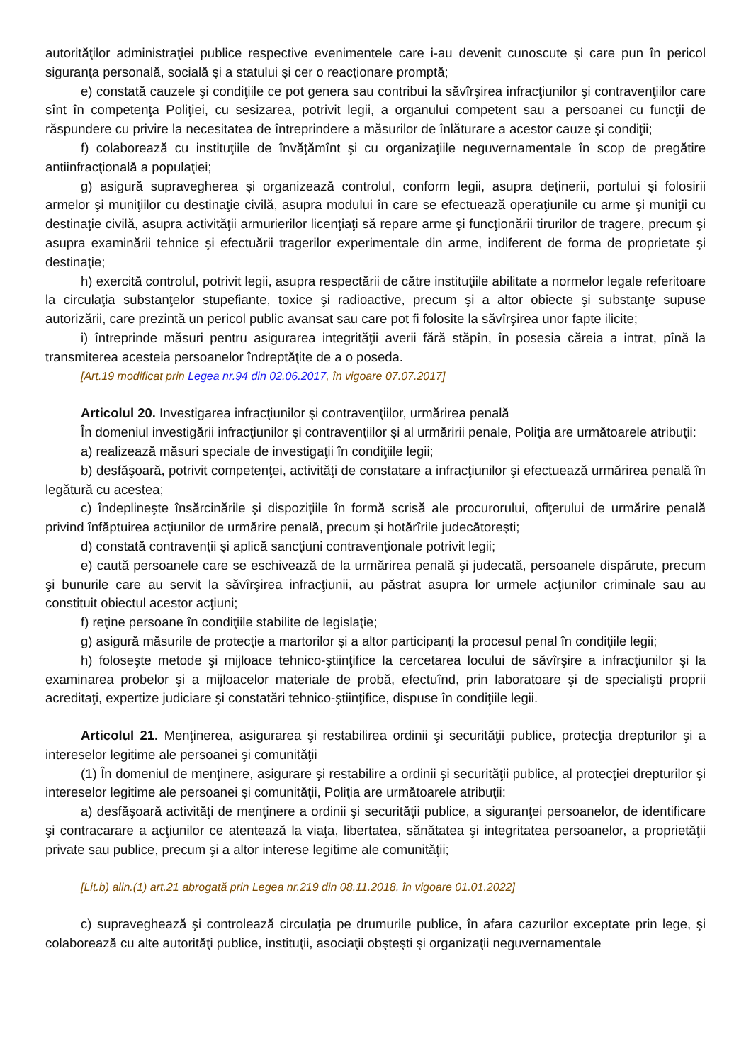autorităţilor administraţiei publice respective evenimentele care i-au devenit cunoscute şi care pun în pericol siguranţa personală, socială şi a statului şi cer o reacţionare promptă;
e) constată cauzele şi condiţiile ce pot genera sau contribui la săvîrşirea infracţiunilor şi contravenţiilor care sînt în competenţa Poliţiei, cu sesizarea, potrivit legii, a organului competent sau a persoanei cu funcţii de răspundere cu privire la necesitatea de întreprindere a măsurilor de înlăturare a acestor cauze şi condiţii;
f) colaborează cu instituţiile de învăţămînt şi cu organizaţiile neguvernamentale în scop de pregătire antiinfracţională a populaţiei;
g) asigură supravegherea şi organizează controlul, conform legii, asupra deţinerii, portului şi folosirii armelor şi muniţiilor cu destinaţie civilă, asupra modului în care se efectuează operaţiunile cu arme şi muniţii cu destinaţie civilă, asupra activităţii armurierilor licenţiaţi să repare arme şi funcţionării tirurilor de tragere, precum şi asupra examinării tehnice şi efectuării tragerilor experimentale din arme, indiferent de forma de proprietate şi destinaţie;
h) exercită controlul, potrivit legii, asupra respectării de către instituţiile abilitate a normelor legale referitoare la circulaţia substanţelor stupefiante, toxice şi radioactive, precum şi a altor obiecte şi substanţe supuse autorizării, care prezintă un pericol public avansat sau care pot fi folosite la săvîrşirea unor fapte ilicite;
i) întreprinde măsuri pentru asigurarea integrităţii averii fără stăpîn, în posesia căreia a intrat, pînă la transmiterea acesteia persoanelor îndreptăţite de a o poseda.
[Art.19 modificat prin Legea nr.94 din 02.06.2017, în vigoare 07.07.2017]
Articolul 20. Investigarea infracţiunilor şi contravenţiilor, urmărirea penală
În domeniul investigării infracţiunilor şi contravenţiilor şi al urmăririi penale, Poliţia are următoarele atribuţii:
a) realizează măsuri speciale de investigaţii în condiţiile legii;
b) desfăşoară, potrivit competenţei, activităţi de constatare a infracţiunilor şi efectuează urmărirea penală în legătură cu acestea;
c) îndeplineşte însărcinările şi dispoziţiile în formă scrisă ale procurorului, ofiţerului de urmărire penală privind înfăptuirea acţiunilor de urmărire penală, precum şi hotărîrile judecătoreşti;
d) constată contravenţii şi aplică sancţiuni contravenţionale potrivit legii;
e) caută persoanele care se eschivează de la urmărirea penală şi judecată, persoanele dispărute, precum şi bunurile care au servit la săvîrşirea infracţiunii, au păstrat asupra lor urmele acţiunilor criminale sau au constituit obiectul acestor acţiuni;
f) reţine persoane în condiţiile stabilite de legislaţie;
g) asigură măsurile de protecţie a martorilor şi a altor participanţi la procesul penal în condiţiile legii;
h) foloseşte metode şi mijloace tehnico-ştiinţifice la cercetarea locului de săvîrşire a infracţiunilor şi la examinarea probelor şi a mijloacelor materiale de probă, efectuînd, prin laboratoare şi de specialişti proprii acreditaţi, expertize judiciare şi constatări tehnico-ştiinţifice, dispuse în condiţiile legii.
Articolul 21. Menţinerea, asigurarea şi restabilirea ordinii şi securităţii publice, protecţia drepturilor şi a intereselor legitime ale persoanei şi comunităţii
(1) În domeniul de menţinere, asigurare şi restabilire a ordinii şi securităţii publice, al protecţiei drepturilor şi intereselor legitime ale persoanei şi comunităţii, Poliţia are următoarele atribuţii:
a) desfăşoară activităţi de menţinere a ordinii şi securităţii publice, a siguranţei persoanelor, de identificare şi contracarare a acţiunilor ce atentează la viaţa, libertatea, sănătatea şi integritatea persoanelor, a proprietăţii private sau publice, precum şi a altor interese legitime ale comunităţii;
[Lit.b) alin.(1) art.21 abrogată prin Legea nr.219 din 08.11.2018, în vigoare 01.01.2022]
c) supraveghează şi controlează circulaţia pe drumurile publice, în afara cazurilor exceptate prin lege, şi colaborează cu alte autorităţi publice, instituţii, asociaţii obşteşti şi organizaţii neguvernamentale